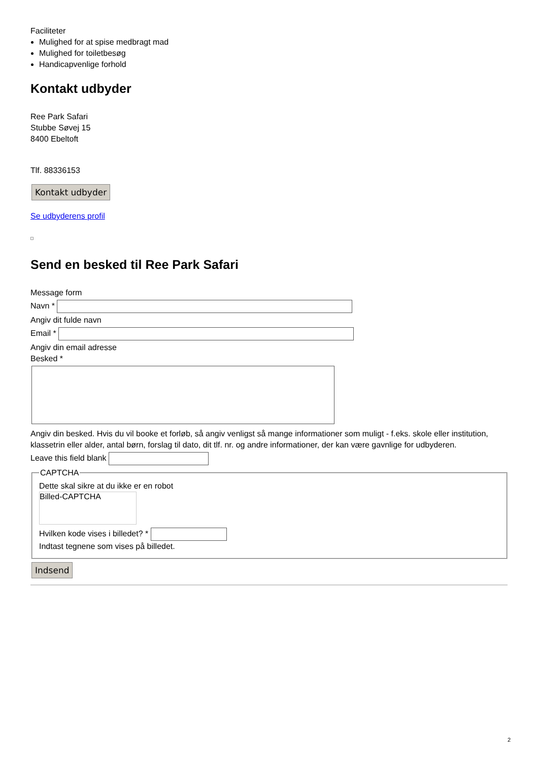Faciliteter
Mulighed for at spise medbragt mad
Mulighed for toiletbesøg
Handicapvenlige forhold
Kontakt udbyder
Ree Park Safari
Stubbe Søvej 15
8400 Ebeltoft
Tlf. 88336153
Kontakt udbyder
Se udbyderens profil
Send en besked til Ree Park Safari
Message form
Navn *
Angiv dit fulde navn
Email *
Angiv din email adresse
Besked *
Angiv din besked. Hvis du vil booke et forløb, så angiv venligst så mange informationer som muligt - f.eks. skole eller institution, klassetrin eller alder, antal børn, forslag til dato, dit tlf. nr. og andre informationer, der kan være gavnlige for udbyderen.
Leave this field blank
CAPTCHA
Dette skal sikre at du ikke er en robot
Billed-CAPTCHA
Hvilken kode vises i billedet? *
Indtast tegnene som vises på billedet.
Indsend
2